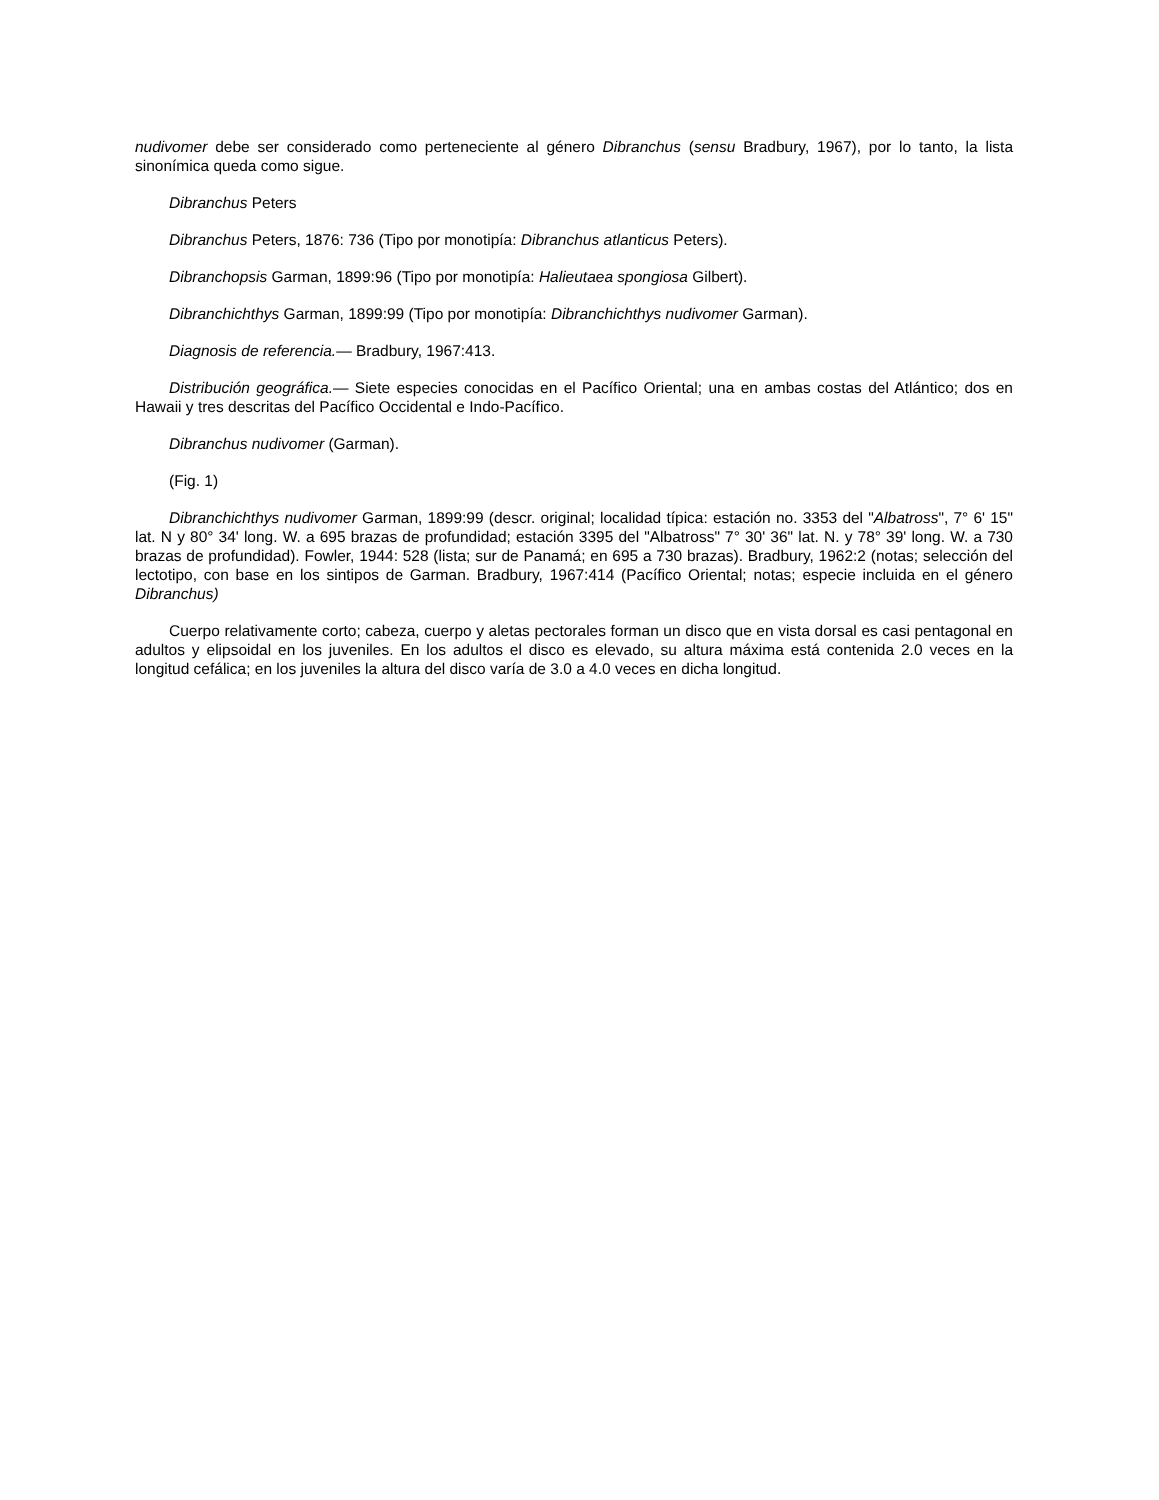nudivomer debe ser considerado como perteneciente al género Dibranchus (sensu Bradbury, 1967), por lo tanto, la lista sinonímica queda como sigue.
Dibranchus Peters
Dibranchus Peters, 1876: 736 (Tipo por monotipía: Dibranchus atlanticus Peters).
Dibranchopsis Garman, 1899:96 (Tipo por monotipía: Halieutaea spongiosa Gilbert).
Dibranchichthys Garman, 1899:99 (Tipo por monotipía: Dibranchichthys nudivomer Garman).
Diagnosis de referencia.— Bradbury, 1967:413.
Distribución geográfica.— Siete especies conocidas en el Pacífico Oriental; una en ambas costas del Atlántico; dos en Hawaii y tres descritas del Pacífico Occidental e Indo-Pacífico.
Dibranchus nudivomer (Garman).
(Fig. 1)
Dibranchichthys nudivomer Garman, 1899:99 (descr. original; localidad típica: estación no. 3353 del "Albatross", 7° 6' 15" lat. N y 80° 34' long. W. a 695 brazas de profundidad; estación 3395 del "Albatross" 7° 30' 36" lat. N. y 78° 39' long. W. a 730 brazas de profundidad). Fowler, 1944: 528 (lista; sur de Panamá; en 695 a 730 brazas). Bradbury, 1962:2 (notas; selección del lectotipo, con base en los sintipos de Garman. Bradbury, 1967:414 (Pacífico Oriental; notas; especie incluida en el género Dibranchus)
Cuerpo relativamente corto; cabeza, cuerpo y aletas pectorales forman un disco que en vista dorsal es casi pentagonal en adultos y elipsoidal en los juveniles. En los adultos el disco es elevado, su altura máxima está contenida 2.0 veces en la longitud cefálica; en los juveniles la altura del disco varía de 3.0 a 4.0 veces en dicha longitud.